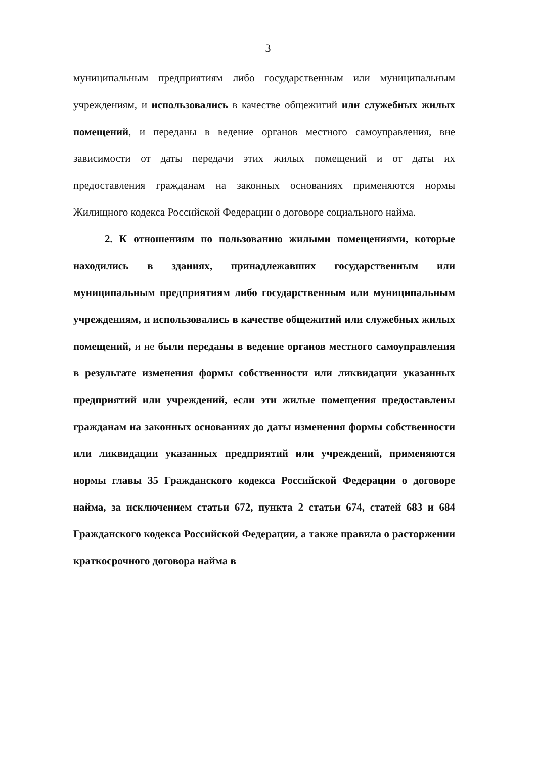3
муниципальным предприятиям либо государственным или муниципальным учреждениям, и использовались в качестве общежитий или служебных жилых помещений, и переданы в ведение органов местного самоуправления, вне зависимости от даты передачи этих жилых помещений и от даты их предоставления гражданам на законных основаниях применяются нормы Жилищного кодекса Российской Федерации о договоре социального найма.
2. К отношениям по пользованию жилыми помещениями, которые находились в зданиях, принадлежавших государственным или муниципальным предприятиям либо государственным или муниципальным учреждениям, и использовались в качестве общежитий или служебных жилых помещений, и не были переданы в ведение органов местного самоуправления в результате изменения формы собственности или ликвидации указанных предприятий или учреждений, если эти жилые помещения предоставлены гражданам на законных основаниях до даты изменения формы собственности или ликвидации указанных предприятий или учреждений, применяются нормы главы 35 Гражданского кодекса Российской Федерации о договоре найма, за исключением статьи 672, пункта 2 статьи 674, статей 683 и 684 Гражданского кодекса Российской Федерации, а также правила о расторжении краткосрочного договора найма в